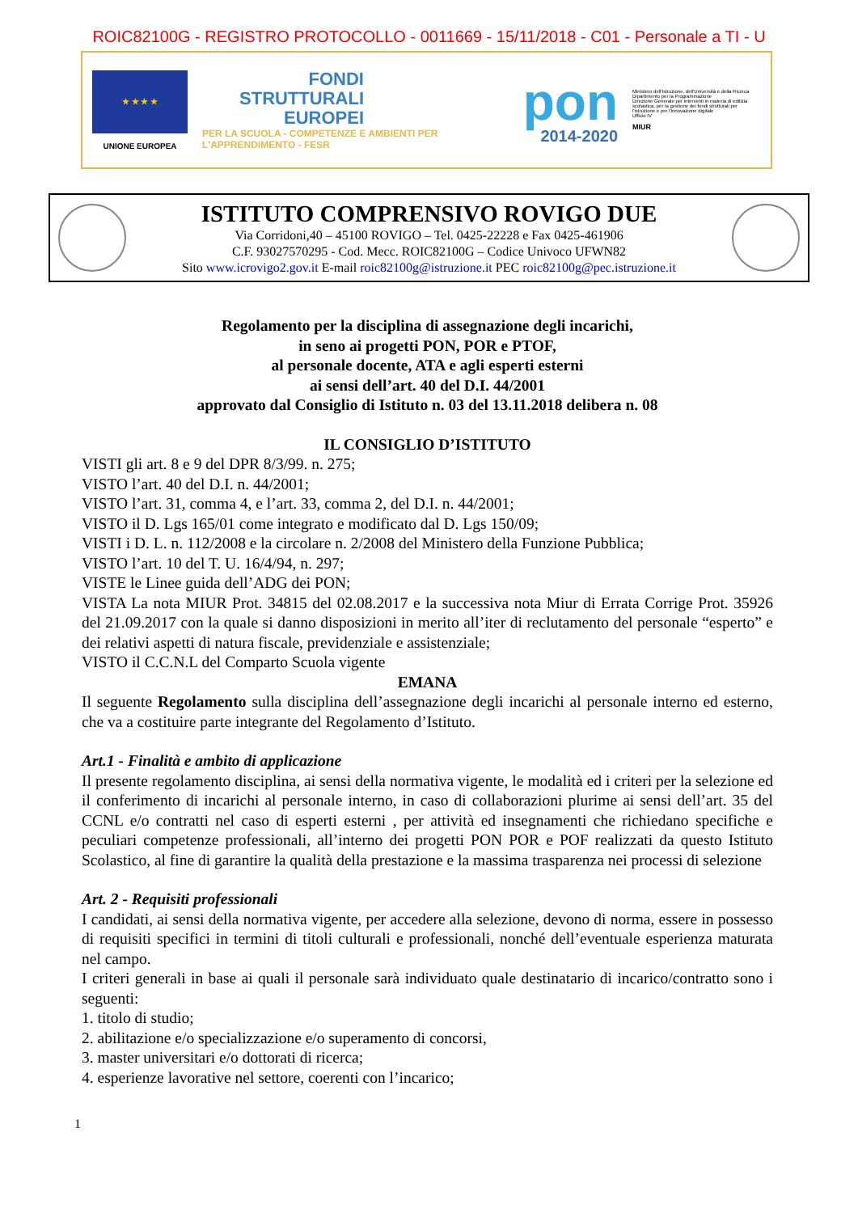ROIC82100G - REGISTRO PROTOCOLLO - 0011669 - 15/11/2018 - C01 - Personale a TI - U
★ ★ ★ ★
UNIONE EUROPEA
FONDI
STRUTTURALI
EUROPEI
PER LA SCUOLA - COMPETENZE E AMBIENTI PER L'APPRENDIMENTO - FESR
pon
2014-2020
Ministero dell'Istruzione, dell'Università e della Ricerca
Dipartimento per la Programmazione
Direzione Generale per interventi in materia di edilizia scolastica, per la gestione dei fondi strutturali per l'istruzione e per l'innovazione digitale
Ufficio IV
MIUR
ISTITUTO COMPRENSIVO ROVIGO DUE
Via Corridoni,40 – 45100 ROVIGO – Tel. 0425-22228 e Fax 0425-461906
C.F. 93027570295 - Cod. Mecc. ROIC82100G – Codice Univoco UFWN82
Sito www.icrovigo2.gov.it E-mail roic82100g@istruzione.it PEC roic82100g@pec.istruzione.it
Regolamento per la disciplina di assegnazione degli incarichi,
in seno ai progetti PON, POR e PTOF,
al personale docente, ATA e agli esperti esterni
ai sensi dell’art. 40 del D.I. 44/2001
approvato dal Consiglio di Istituto n. 03 del 13.11.2018 delibera n. 08
IL CONSIGLIO D’ISTITUTO
VISTI gli art. 8 e 9 del DPR 8/3/99. n. 275;
VISTO l’art. 40 del D.I. n. 44/2001;
VISTO l’art. 31, comma 4, e l’art. 33, comma 2, del D.I. n. 44/2001;
VISTO il D. Lgs 165/01 come integrato e modificato dal D. Lgs 150/09;
VISTI i D. L. n. 112/2008 e la circolare n. 2/2008 del Ministero della Funzione Pubblica;
VISTO l’art. 10 del T. U. 16/4/94, n. 297;
VISTE le Linee guida dell’ADG dei PON;
VISTA La nota MIUR Prot. 34815 del 02.08.2017 e la successiva nota Miur di Errata Corrige Prot. 35926 del 21.09.2017 con la quale si danno disposizioni in merito all’iter di reclutamento del personale “esperto” e dei relativi aspetti di natura fiscale, previdenziale e assistenziale;
VISTO il C.C.N.L del Comparto Scuola vigente
EMANA
Il seguente Regolamento sulla disciplina dell’assegnazione degli incarichi al personale interno ed esterno, che va a costituire parte integrante del Regolamento d’Istituto.
Art.1 - Finalità e ambito di applicazione
Il presente regolamento disciplina, ai sensi della normativa vigente, le modalità ed i criteri per la selezione ed il conferimento di incarichi al personale interno, in caso di collaborazioni plurime ai sensi dell’art. 35 del CCNL e/o contratti nel caso di esperti esterni , per attività ed insegnamenti che richiedano specifiche e peculiari competenze professionali, all’interno dei progetti PON POR e POF realizzati da questo Istituto Scolastico, al fine di garantire la qualità della prestazione e la massima trasparenza nei processi di selezione
Art. 2 - Requisiti professionali
I candidati, ai sensi della normativa vigente, per accedere alla selezione, devono di norma, essere in possesso di requisiti specifici in termini di titoli culturali e professionali, nonché dell’eventuale esperienza maturata nel campo.
I criteri generali in base ai quali il personale sarà individuato quale destinatario di incarico/contratto sono i seguenti:
1. titolo di studio;
2. abilitazione e/o specializzazione e/o superamento di concorsi,
3. master universitari e/o dottorati di ricerca;
4. esperienze lavorative nel settore, coerenti con l’incarico;
1